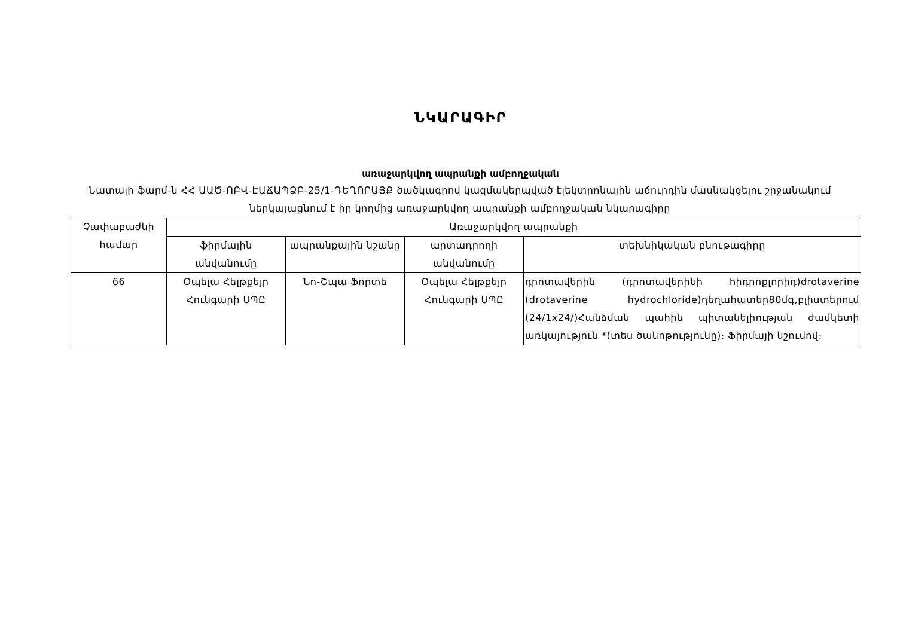ՆԿԱՐԱԳԻՐ
առաջարկվող ապրանքի ամբողջական
Նատալի ֆարմ-ն ՀՀ ԱԱԾ-ՈԲՎ-ԷԱՃԱՊՁԲ-25/1-ԴԵՂՈՐԱՅՔ ծածկագրով կազմակերպված էլեկտրոնային աճուրդին մասնակցելու շրջանակում ներկայացնում է իր կողմից առաջարկվող ապրանքի ամբողջական նկարագիրը
| Չափաբաժնի համար | Առաջարկվող ապրանքի | | | |
| --- | --- | --- | --- | --- |
| | ֆիրմային անվանումը | ապրանքային նշանը | արտադրողի անվանումը | տեխնիկական բնութագիրը |
| 66 | Օպելա Հելթքեյր Հունգարի ՍՊԸ | Նո-Շպա Ֆորտե | Օպելա Հելթքեյր Հունգարի ՍՊԸ | դրոտավերին (դրոտավերինի հիդրոքլորիդ)drotaverine (drotaverine hydrochloride)դեղահատեր80մգ,բլիստերում (24/1x24/)Հանձման պահին պիտանելիության ժամկետի առկայություն *(տես ծանոթությունը)։ Ֆիրմայի նշումով։ |